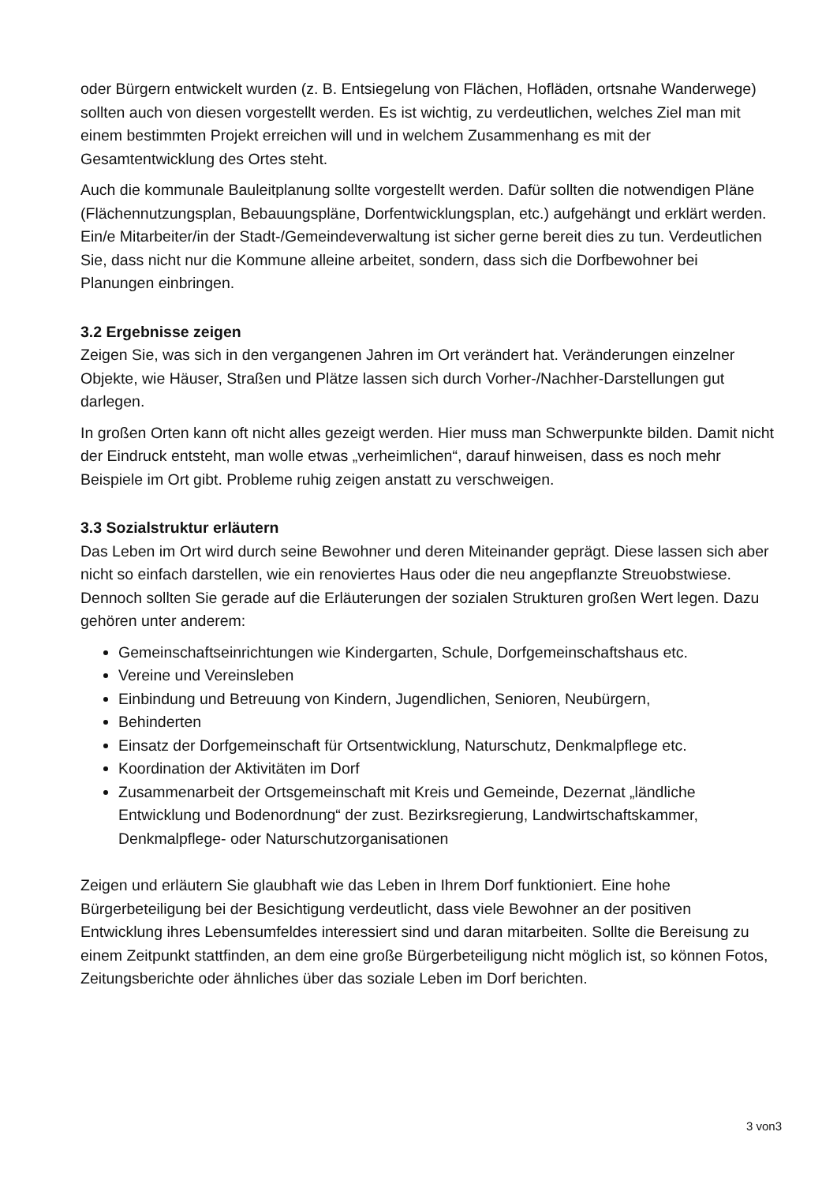oder Bürgern entwickelt wurden (z. B. Entsiegelung von Flächen, Hofläden, ortsnahe Wanderwege) sollten auch von diesen vorgestellt werden. Es ist wichtig, zu verdeutlichen, welches Ziel man mit einem bestimmten Projekt erreichen will und in welchem Zusammenhang es mit der Gesamtentwicklung des Ortes steht.
Auch die kommunale Bauleitplanung sollte vorgestellt werden. Dafür sollten die notwendigen Pläne (Flächennutzungsplan, Bebauungspläne, Dorfentwicklungsplan, etc.) aufgehängt und erklärt werden. Ein/e Mitarbeiter/in der Stadt-/Gemeindeverwaltung ist sicher gerne bereit dies zu tun. Verdeutlichen Sie, dass nicht nur die Kommune alleine arbeitet, sondern, dass sich die Dorfbewohner bei Planungen einbringen.
3.2 Ergebnisse zeigen
Zeigen Sie, was sich in den vergangenen Jahren im Ort verändert hat. Veränderungen einzelner Objekte, wie Häuser, Straßen und Plätze lassen sich durch Vorher-/Nachher-Darstellungen gut darlegen.
In großen Orten kann oft nicht alles gezeigt werden. Hier muss man Schwerpunkte bilden. Damit nicht der Eindruck entsteht, man wolle etwas „verheimlichen“, darauf hinweisen, dass es noch mehr Beispiele im Ort gibt. Probleme ruhig zeigen anstatt zu verschweigen.
3.3 Sozialstruktur erläutern
Das Leben im Ort wird durch seine Bewohner und deren Miteinander geprägt. Diese lassen sich aber nicht so einfach darstellen, wie ein renoviertes Haus oder die neu angepflanzte Streuobstwiese. Dennoch sollten Sie gerade auf die Erläuterungen der sozialen Strukturen großen Wert legen. Dazu gehören unter anderem:
Gemeinschaftseinrichtungen wie Kindergarten, Schule, Dorfgemeinschaftshaus etc.
Vereine und Vereinsleben
Einbindung und Betreuung von Kindern, Jugendlichen, Senioren, Neubürgern,
Behinderten
Einsatz der Dorfgemeinschaft für Ortsentwicklung, Naturschutz, Denkmalpflege etc.
Koordination der Aktivitäten im Dorf
Zusammenarbeit der Ortsgemeinschaft mit Kreis und Gemeinde, Dezernat „ländliche Entwicklung und Bodenordnung“ der zust. Bezirksregierung, Landwirtschaftskammer, Denkmalpflege- oder Naturschutzorganisationen
Zeigen und erläutern Sie glaubhaft wie das Leben in Ihrem Dorf funktioniert. Eine hohe Bürgerbeteiligung bei der Besichtigung verdeutlicht, dass viele Bewohner an der positiven Entwicklung ihres Lebensumfeldes interessiert sind und daran mitarbeiten. Sollte die Bereisung zu einem Zeitpunkt stattfinden, an dem eine große Bürgerbeteiligung nicht möglich ist, so können Fotos, Zeitungsberichte oder ähnliches über das soziale Leben im Dorf berichten.
3 von3